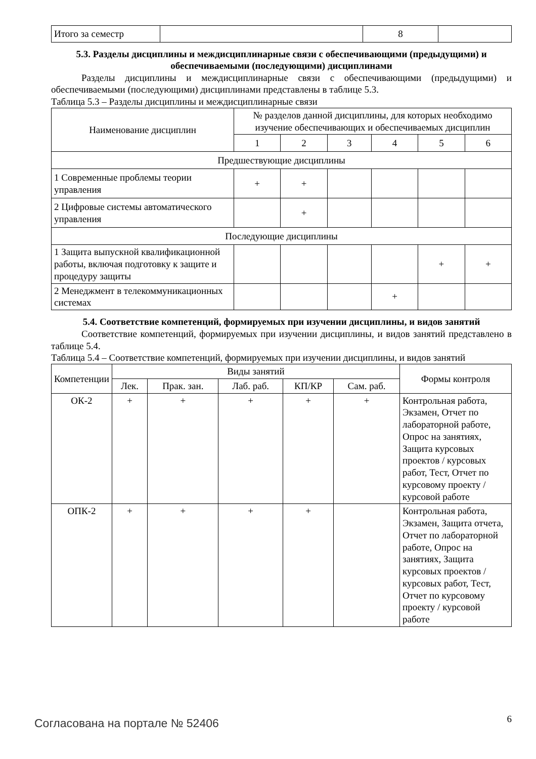| Итого за семестр | | 8 | |
5.3. Разделы дисциплины и междисциплинарные связи с обеспечивающими (предыдущими) и обеспечиваемыми (последующими) дисциплинами
Разделы дисциплины и междисциплинарные связи с обеспечивающими (предыдущими) и обеспечиваемыми (последующими) дисциплинами представлены в таблице 5.3.
Таблица 5.3 – Разделы дисциплины и междисциплинарные связи
| Наименование дисциплин | № разделов данной дисциплины, для которых необходимо изучение обеспечивающих и обеспечиваемых дисциплин | | | | | |
| --- | --- | --- | --- | --- | --- | --- |
| | 1 | 2 | 3 | 4 | 5 | 6 |
| Предшествующие дисциплины | | | | | | |
| 1 Современные проблемы теории управления | + | + | | | | |
| 2 Цифровые системы автоматического управления | | + | | | | |
| Последующие дисциплины | | | | | | |
| 1 Защита выпускной квалификационной работы, включая подготовку к защите и процедуру защиты | | | | | + | + |
| 2 Менеджмент в телекоммуникационных системах | | | | + | | |
5.4. Соответствие компетенций, формируемых при изучении дисциплины, и видов занятий
Соответствие компетенций, формируемых при изучении дисциплины, и видов занятий представлено в таблице 5.4.
Таблица 5.4 – Соответствие компетенций, формируемых при изучении дисциплины, и видов занятий
| Компетенции | Виды занятий | | | | | Формы контроля |
| --- | --- | --- | --- | --- | --- | --- |
| | Лек. | Прак. зан. | Лаб. раб. | КП/КР | Сам. раб. | |
| ОК-2 | + | + | + | + | + | Контрольная работа, Экзамен, Отчет по лабораторной работе, Опрос на занятиях, Защита курсовых проектов / курсовых работ, Тест, Отчет по курсовому проекту / курсовой работе |
| ОПК-2 | + | + | + | + | | Контрольная работа, Экзамен, Защита отчета, Отчет по лабораторной работе, Опрос на занятиях, Защита курсовых проектов / курсовых работ, Тест, Отчет по курсовому проекту / курсовой работе |
Согласована на портале № 52406 6